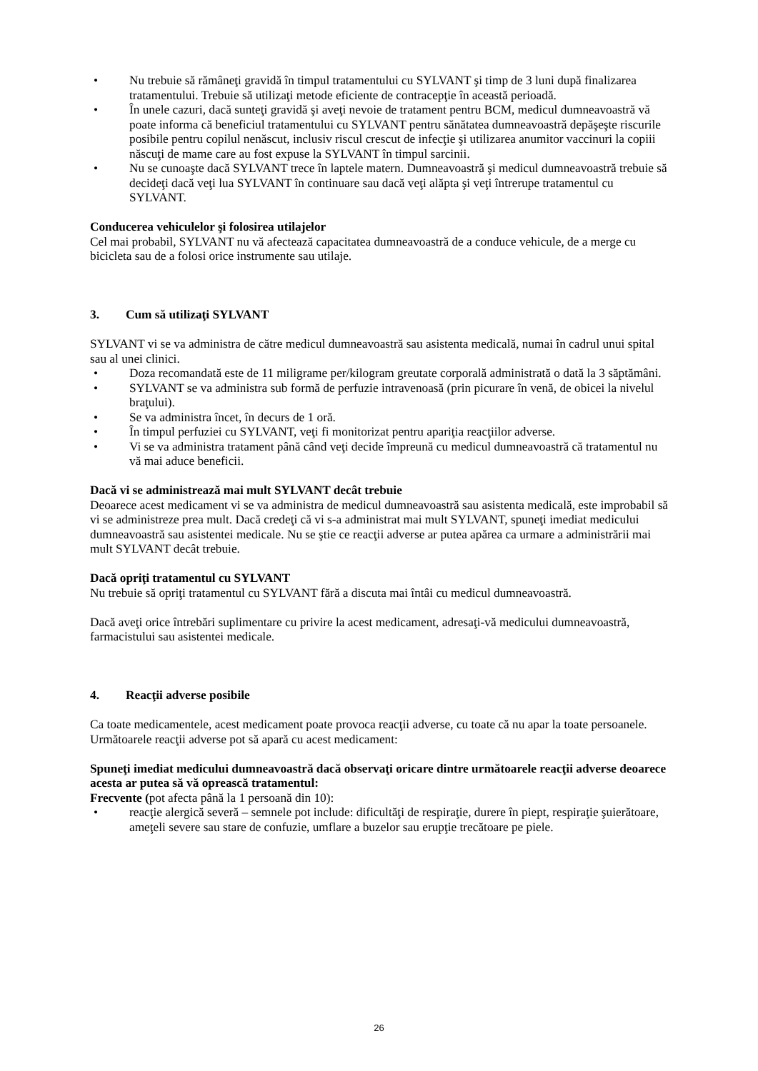• Nu trebuie să rămâneţi gravidă în timpul tratamentului cu SYLVANT şi timp de 3 luni după finalizarea tratamentului. Trebuie să utilizaţi metode eficiente de contracepţie în această perioadă.
• În unele cazuri, dacă sunteţi gravidă şi aveţi nevoie de tratament pentru BCM, medicul dumneavoastră vă poate informa că beneficiul tratamentului cu SYLVANT pentru sănătatea dumneavoastră depăşeşte riscurile posibile pentru copilul nenăscut, inclusiv riscul crescut de infecţie şi utilizarea anumitor vaccinuri la copiii născuţi de mame care au fost expuse la SYLVANT în timpul sarcinii.
• Nu se cunoaşte dacă SYLVANT trece în laptele matern. Dumneavoastră şi medicul dumneavoastră trebuie să decideţi dacă veţi lua SYLVANT în continuare sau dacă veţi alăpta şi veţi întrerupe tratamentul cu SYLVANT.
Conducerea vehiculelor şi folosirea utilajelor
Cel mai probabil, SYLVANT nu vă afectează capacitatea dumneavoastră de a conduce vehicule, de a merge cu bicicleta sau de a folosi orice instrumente sau utilaje.
3. Cum să utilizaţi SYLVANT
SYLVANT vi se va administra de către medicul dumneavoastră sau asistenta medicală, numai în cadrul unui spital sau al unei clinici.
• Doza recomandată este de 11 miligrame per/kilogram greutate corporală administrată o dată la 3 săptămâni.
• SYLVANT se va administra sub formă de perfuzie intravenoasă (prin picurare în venă, de obicei la nivelul braţului).
• Se va administra încet, în decurs de 1 oră.
• În timpul perfuziei cu SYLVANT, veţi fi monitorizat pentru apariţia reacţiilor adverse.
• Vi se va administra tratament până când veţi decide împreună cu medicul dumneavoastră că tratamentul nu vă mai aduce beneficii.
Dacă vi se administrează mai mult SYLVANT decât trebuie
Deoarece acest medicament vi se va administra de medicul dumneavoastră sau asistenta medicală, este improbabil să vi se administreze prea mult. Dacă credeţi că vi s-a administrat mai mult SYLVANT, spuneţi imediat medicului dumneavoastră sau asistentei medicale. Nu se ştie ce reacţii adverse ar putea apărea ca urmare a administrării mai mult SYLVANT decât trebuie.
Dacă opriţi tratamentul cu SYLVANT
Nu trebuie să opriţi tratamentul cu SYLVANT fără a discuta mai întâi cu medicul dumneavoastră.
Dacă aveţi orice întrebări suplimentare cu privire la acest medicament, adresaţi-vă medicului dumneavoastră, farmacistului sau asistentei medicale.
4. Reacţii adverse posibile
Ca toate medicamentele, acest medicament poate provoca reacţii adverse, cu toate că nu apar la toate persoanele. Următoarele reacţii adverse pot să apară cu acest medicament:
Spuneţi imediat medicului dumneavoastră dacă observaţi oricare dintre următoarele reacţii adverse deoarece acesta ar putea să vă oprească tratamentul:
Frecvente (pot afecta până la 1 persoană din 10):
• reacţie alergică severă – semnele pot include: dificultăţi de respiraţie, durere în piept, respiraţie şuierătoare, ameţeli severe sau stare de confuzie, umflare a buzelor sau erupţie trecătoare pe piele.
26